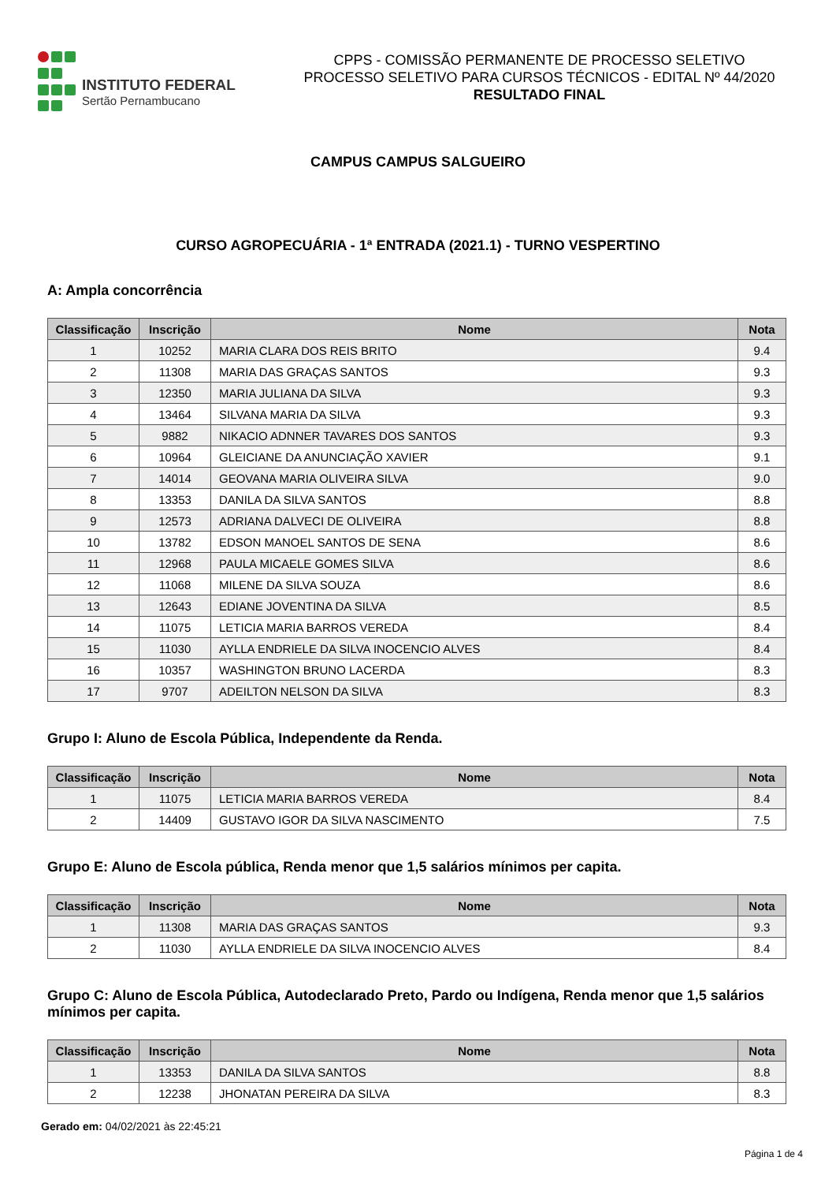INSTITUTO FEDERAL
Sertão Pernambucano
CPPS - COMISSÃO PERMANENTE DE PROCESSO SELETIVO
PROCESSO SELETIVO PARA CURSOS TÉCNICOS - EDITAL Nº 44/2020
RESULTADO FINAL
CAMPUS CAMPUS SALGUEIRO
CURSO AGROPECUÁRIA - 1ª ENTRADA (2021.1) - TURNO VESPERTINO
A: Ampla concorrência
| Classificação | Inscrição | Nome | Nota |
| --- | --- | --- | --- |
| 1 | 10252 | MARIA CLARA DOS REIS BRITO | 9.4 |
| 2 | 11308 | MARIA DAS GRAÇAS SANTOS | 9.3 |
| 3 | 12350 | MARIA JULIANA DA SILVA | 9.3 |
| 4 | 13464 | SILVANA MARIA DA SILVA | 9.3 |
| 5 | 9882 | NIKACIO ADNNER TAVARES DOS SANTOS | 9.3 |
| 6 | 10964 | GLEICIANE DA ANUNCIAÇÃO XAVIER | 9.1 |
| 7 | 14014 | GEOVANA MARIA OLIVEIRA SILVA | 9.0 |
| 8 | 13353 | DANILA DA SILVA SANTOS | 8.8 |
| 9 | 12573 | ADRIANA DALVECI DE OLIVEIRA | 8.8 |
| 10 | 13782 | EDSON MANOEL SANTOS DE SENA | 8.6 |
| 11 | 12968 | PAULA MICAELE GOMES SILVA | 8.6 |
| 12 | 11068 | MILENE DA SILVA SOUZA | 8.6 |
| 13 | 12643 | EDIANE JOVENTINA DA SILVA | 8.5 |
| 14 | 11075 | LETICIA MARIA BARROS VEREDA | 8.4 |
| 15 | 11030 | AYLLA ENDRIELE DA SILVA INOCENCIO ALVES | 8.4 |
| 16 | 10357 | WASHINGTON BRUNO LACERDA | 8.3 |
| 17 | 9707 | ADEILTON NELSON DA SILVA | 8.3 |
Grupo I: Aluno de Escola Pública, Independente da Renda.
| Classificação | Inscrição | Nome | Nota |
| --- | --- | --- | --- |
| 1 | 11075 | LETICIA MARIA BARROS VEREDA | 8.4 |
| 2 | 14409 | GUSTAVO IGOR DA SILVA NASCIMENTO | 7.5 |
Grupo E: Aluno de Escola pública, Renda menor que 1,5 salários mínimos per capita.
| Classificação | Inscrição | Nome | Nota |
| --- | --- | --- | --- |
| 1 | 11308 | MARIA DAS GRAÇAS SANTOS | 9.3 |
| 2 | 11030 | AYLLA ENDRIELE DA SILVA INOCENCIO ALVES | 8.4 |
Grupo C: Aluno de Escola Pública, Autodeclarado Preto, Pardo ou Indígena, Renda menor que 1,5 salários mínimos per capita.
| Classificação | Inscrição | Nome | Nota |
| --- | --- | --- | --- |
| 1 | 13353 | DANILA DA SILVA SANTOS | 8.8 |
| 2 | 12238 | JHONATAN PEREIRA DA SILVA | 8.3 |
Gerado em: 04/02/2021 às 22:45:21
Página 1 de 4